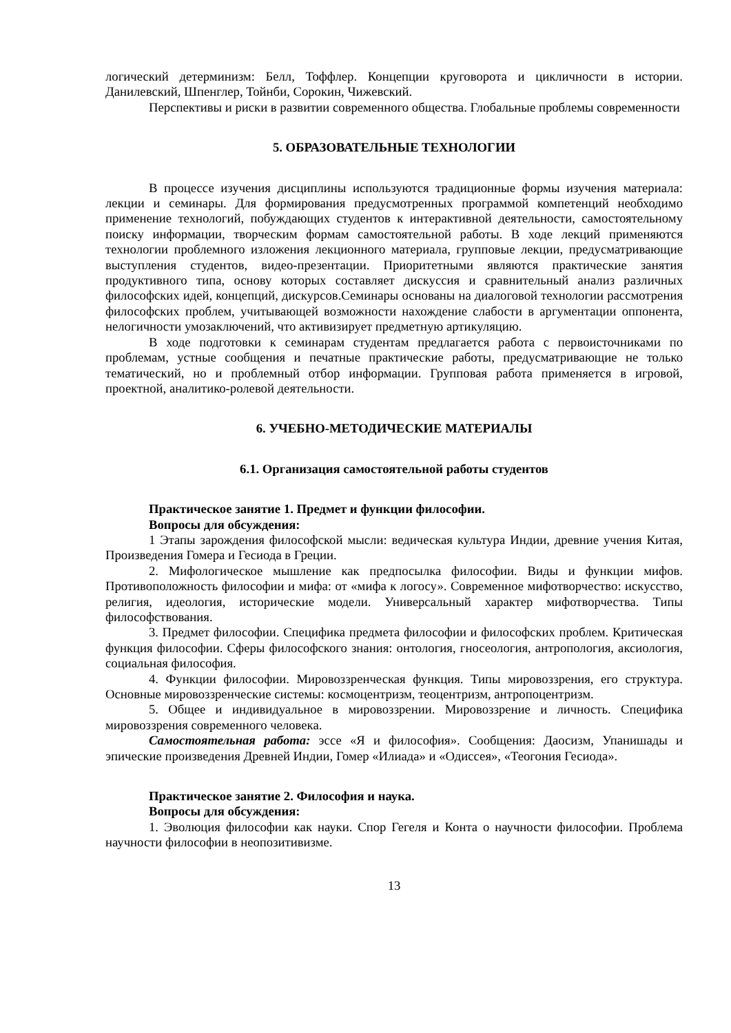логический детерминизм: Белл, Тоффлер. Концепции круговорота и цикличности в истории. Данилевский, Шпенглер, Тойнби, Сорокин, Чижевский.
Перспективы и риски в развитии современного общества. Глобальные проблемы современности
5. ОБРАЗОВАТЕЛЬНЫЕ ТЕХНОЛОГИИ
В процессе изучения дисциплины используются традиционные формы изучения материала: лекции и семинары. Для формирования предусмотренных программой компетенций необходимо применение технологий, побуждающих студентов к интерактивной деятельности, самостоятельному поиску информации, творческим формам самостоятельной работы. В ходе лекций применяются технологии проблемного изложения лекционного материала, групповые лекции, предусматривающие выступления студентов, видео-презентации. Приоритетными являются практические занятия продуктивного типа, основу которых составляет дискуссия и сравнительный анализ различных философских идей, концепций, дискурсов.Семинары основаны на диалоговой технологии рассмотрения философских проблем, учитывающей возможности нахождение слабости в аргументации оппонента, нелогичности умозаключений, что активизирует предметную артикуляцию.
В ходе подготовки к семинарам студентам предлагается работа с первоисточниками по проблемам, устные сообщения и печатные практические работы, предусматривающие не только тематический, но и проблемный отбор информации. Групповая работа применяется в игровой, проектной, аналитико-ролевой деятельности.
6. УЧЕБНО-МЕТОДИЧЕСКИЕ МАТЕРИАЛЫ
6.1. Организация самостоятельной работы студентов
Практическое занятие 1. Предмет и функции философии.
Вопросы для обсуждения:
1 Этапы зарождения философской мысли: ведическая культура Индии, древние учения Китая, Произведения Гомера и Гесиода в Греции.
2. Мифологическое мышление как предпосылка философии. Виды и функции мифов. Противоположность философии и мифа: от «мифа к логосу». Современное мифотворчество: искусство, религия, идеология, исторические модели. Универсальный характер мифотворчества. Типы философствования.
3. Предмет философии. Специфика предмета философии и философских проблем. Критическая функция философии. Сферы философского знания: онтология, гносеология, антропология, аксиология, социальная философия.
4. Функции философии. Мировоззренческая функция. Типы мировоззрения, его структура. Основные мировоззренческие системы: космоцентризм, теоцентризм, антропоцентризм.
5. Общее и индивидуальное в мировоззрении. Мировоззрение и личность. Специфика мировоззрения современного человека.
Самостоятельная работа: эссе «Я и философия». Сообщения: Даосизм, Упанишады и эпические произведения Древней Индии, Гомер «Илиада» и «Одиссея», «Теогония Гесиода».
Практическое занятие 2. Философия и наука.
Вопросы для обсуждения:
1. Эволюция философии как науки. Спор Гегеля и Конта о научности философии. Проблема научности философии в неопозитивизме.
13